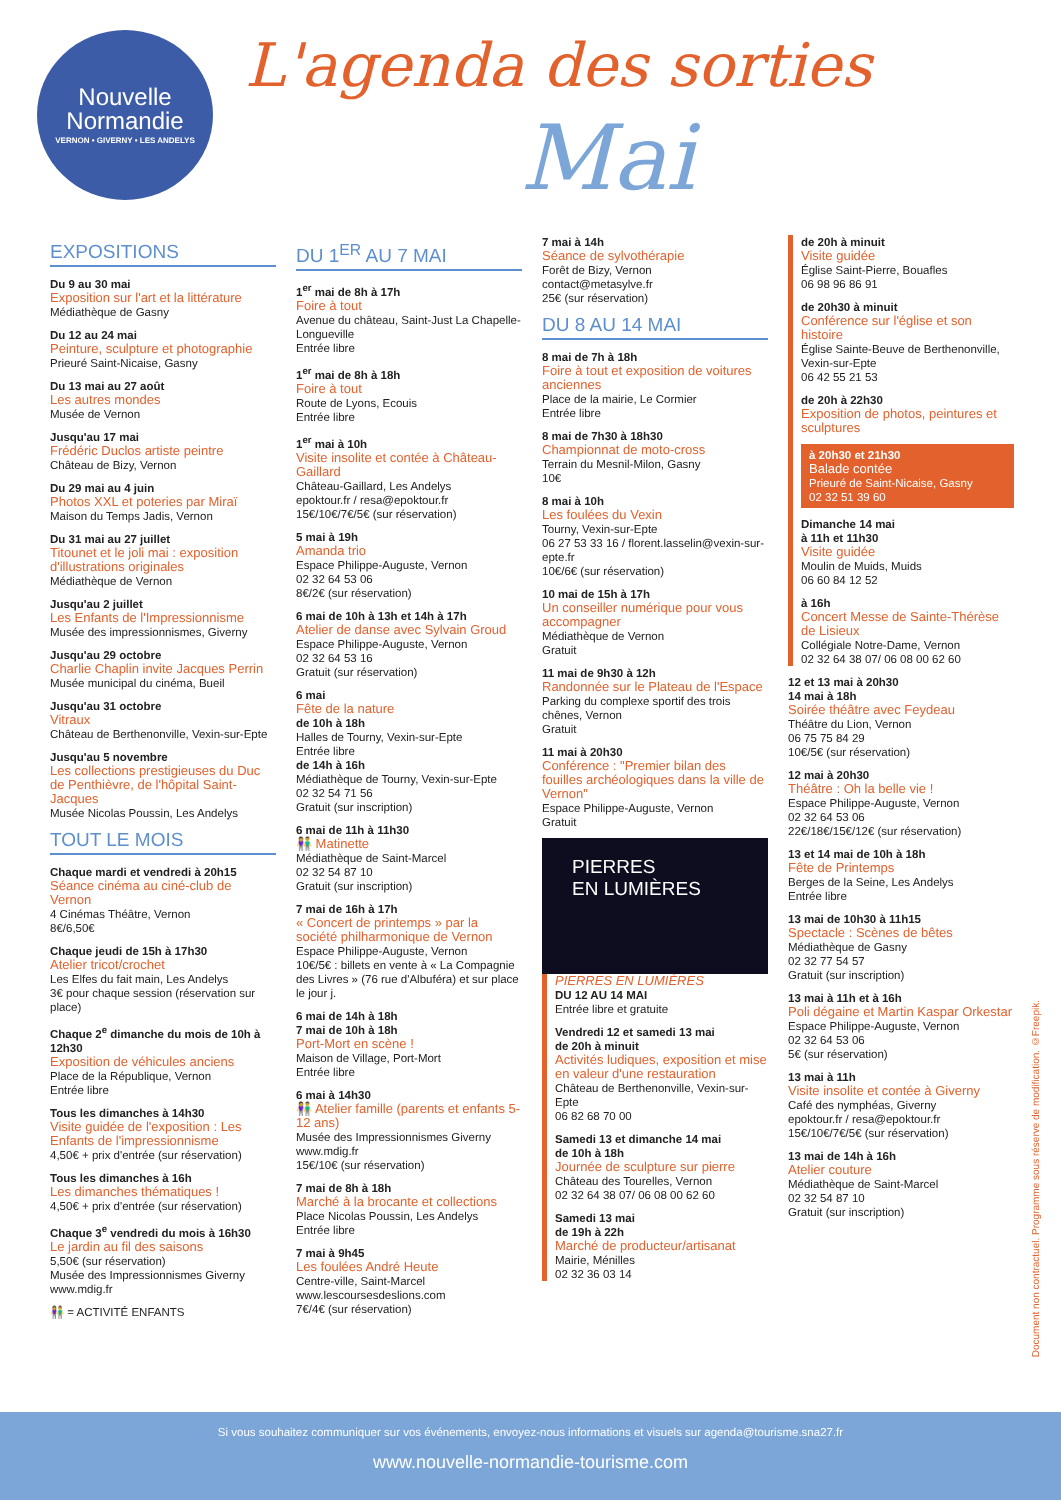Nouvelle
Normandie
VERNON • GIVERNY • LES ANDELYS
L'agenda des sorties
Mai
EXPOSITIONS
Du 9 au 30 mai
Exposition sur l'art et la littérature
Médiathèque de Gasny
Du 12 au 24 mai
Peinture, sculpture et photographie
Prieuré Saint-Nicaise, Gasny
Du 13 mai au 27 août
Les autres mondes
Musée de Vernon
Jusqu'au 17 mai
Frédéric Duclos artiste peintre
Château de Bizy, Vernon
Du 29 mai au 4 juin
Photos XXL et poteries par Miraï
Maison du Temps Jadis, Vernon
Du 31 mai au 27 juillet
Titounet et le joli mai : exposition d'illustrations originales
Médiathèque de Vernon
Jusqu'au 2 juillet
Les Enfants de l'Impressionnisme
Musée des impressionnismes, Giverny
Jusqu'au 29 octobre
Charlie Chaplin invite Jacques Perrin
Musée municipal du cinéma, Bueil
Jusqu'au 31 octobre
Vitraux
Château de Berthenonville, Vexin-sur-Epte
Jusqu'au 5 novembre
Les collections prestigieuses du Duc de Penthièvre, de l'hôpital Saint-Jacques
Musée Nicolas Poussin, Les Andelys
TOUT LE MOIS
Chaque mardi et vendredi à 20h15
Séance cinéma au ciné-club de Vernon
4 Cinémas Théâtre, Vernon
8€/6,50€
Chaque jeudi de 15h à 17h30
Atelier tricot/crochet
Les Elfes du fait main, Les Andelys
3€ pour chaque session (réservation sur place)
Chaque 2<sup>e</sup> dimanche du mois de 10h à 12h30
Exposition de véhicules anciens
Place de la République, Vernon
Entrée libre
Tous les dimanches à 14h30
Visite guidée de l'exposition : Les Enfants de l'impressionnisme
4,50€ + prix d'entrée (sur réservation)
Tous les dimanches à 16h
Les dimanches thématiques !
4,50€ + prix d'entrée (sur réservation)
Chaque 3<sup>e</sup> vendredi du mois à 16h30
Le jardin au fil des saisons
5,50€ (sur réservation)
Musée des Impressionnismes Giverny
www.mdig.fr
👫 = ACTIVITÉ ENFANTS
DU 1<sup>ER</sup> AU 7 MAI
1<sup>er</sup> mai de 8h à 17h
Foire à tout
Avenue du château, Saint-Just La Chapelle-Longueville
Entrée libre
1<sup>er</sup> mai de 8h à 18h
Foire à tout
Route de Lyons, Ecouis
Entrée libre
1<sup>er</sup> mai à 10h
Visite insolite et contée à Château-Gaillard
Château-Gaillard, Les Andelys
epoktour.fr / resa@epoktour.fr
15€/10€/7€/5€ (sur réservation)
5 mai à 19h
Amanda trio
Espace Philippe-Auguste, Vernon
02 32 64 53 06
8€/2€ (sur réservation)
6 mai de 10h à 13h et 14h à 17h
Atelier de danse avec Sylvain Groud
Espace Philippe-Auguste, Vernon
02 32 64 53 16
Gratuit (sur réservation)
6 mai
Fête de la nature
de 10h à 18h
Halles de Tourny, Vexin-sur-Epte
Entrée libre
de 14h à 16h
Médiathèque de Tourny, Vexin-sur-Epte
02 32 54 71 56
Gratuit (sur inscription)
6 mai de 11h à 11h30
👫 Matinette
Médiathèque de Saint-Marcel
02 32 54 87 10
Gratuit (sur inscription)
7 mai de 16h à 17h
« Concert de printemps » par la société philharmonique de Vernon
Espace Philippe-Auguste, Vernon
10€/5€ : billets en vente à « La Compagnie des Livres » (76 rue d'Albuféra) et sur place le jour j.
6 mai de 14h à 18h
7 mai de 10h à 18h
Port-Mort en scène !
Maison de Village, Port-Mort
Entrée libre
6 mai à 14h30
👫 Atelier famille (parents et enfants 5-12 ans)
Musée des Impressionnismes Giverny
www.mdig.fr
15€/10€ (sur réservation)
7 mai de 8h à 18h
Marché à la brocante et collections
Place Nicolas Poussin, Les Andelys
Entrée libre
7 mai à 9h45
Les foulées André Heute
Centre-ville, Saint-Marcel
www.lescoursesdeslions.com
7€/4€ (sur réservation)
7 mai à 14h
Séance de sylvothérapie
Forêt de Bizy, Vernon
contact@metasylve.fr
25€ (sur réservation)
DU 8 AU 14 MAI
8 mai de 7h à 18h
Foire à tout et exposition de voitures anciennes
Place de la mairie, Le Cormier
Entrée libre
8 mai de 7h30 à 18h30
Championnat de moto-cross
Terrain du Mesnil-Milon, Gasny
10€
8 mai à 10h
Les foulées du Vexin
Tourny, Vexin-sur-Epte
06 27 53 33 16 / florent.lasselin@vexin-sur-epte.fr
10€/6€ (sur réservation)
10 mai de 15h à 17h
Un conseiller numérique pour vous accompagner
Médiathèque de Vernon
Gratuit
11 mai de 9h30 à 12h
Randonnée sur le Plateau de l'Espace
Parking du complexe sportif des trois chênes, Vernon
Gratuit
11 mai à 20h30
Conférence : "Premier bilan des fouilles archéologiques dans la ville de Vernon"
Espace Philippe-Auguste, Vernon
Gratuit
PIERRES
EN LUMIÈRES
PIERRES EN LUMIÈRES
DU 12 AU 14 MAI
Entrée libre et gratuite
Vendredi 12 et samedi 13 mai
de 20h à minuit
Activités ludiques, exposition et mise en valeur d'une restauration
Château de Berthenonville, Vexin-sur-Epte
06 82 68 70 00
Samedi 13 et dimanche 14 mai
de 10h à 18h
Journée de sculpture sur pierre
Château des Tourelles, Vernon
02 32 64 38 07/ 06 08 00 62 60
Samedi 13 mai
de 19h à 22h
Marché de producteur/artisanat
Mairie, Ménilles
02 32 36 03 14
de 20h à minuit
Visite guidée
Église Saint-Pierre, Bouafles
06 98 96 86 91
de 20h30 à minuit
Conférence sur l'église et son histoire
Église Sainte-Beuve de Berthenonville, Vexin-sur-Epte
06 42 55 21 53
de 20h à 22h30
Exposition de photos, peintures et sculptures
à 20h30 et 21h30
Balade contée
Prieuré de Saint-Nicaise, Gasny
02 32 51 39 60
Dimanche 14 mai
à 11h et 11h30
Visite guidée
Moulin de Muids, Muids
06 60 84 12 52
à 16h
Concert Messe de Sainte-Thérèse de Lisieux
Collégiale Notre-Dame, Vernon
02 32 64 38 07/ 06 08 00 62 60
12 et 13 mai à 20h30
14 mai à 18h
Soirée théâtre avec Feydeau
Théâtre du Lion, Vernon
06 75 75 84 29
10€/5€ (sur réservation)
12 mai à 20h30
Théâtre : Oh la belle vie !
Espace Philippe-Auguste, Vernon
02 32 64 53 06
22€/18€/15€/12€ (sur réservation)
13 et 14 mai de 10h à 18h
Fête de Printemps
Berges de la Seine, Les Andelys
Entrée libre
13 mai de 10h30 à 11h15
Spectacle : Scènes de bêtes
Médiathèque de Gasny
02 32 77 54 57
Gratuit (sur inscription)
13 mai à 11h et à 16h
Poli dégaine et Martin Kaspar Orkestar
Espace Philippe-Auguste, Vernon
02 32 64 53 06
5€ (sur réservation)
13 mai à 11h
Visite insolite et contée à Giverny
Café des nymphéas, Giverny
epoktour.fr / resa@epoktour.fr
15€/10€/7€/5€ (sur réservation)
13 mai de 14h à 16h
Atelier couture
Médiathèque de Saint-Marcel
02 32 54 87 10
Gratuit (sur inscription)
Document non contractuel. Programme sous réserve de modification. ©Freepik.
Si vous souhaitez communiquer sur vos événements, envoyez-nous informations et visuels sur agenda@tourisme.sna27.fr
www.nouvelle-normandie-tourisme.com